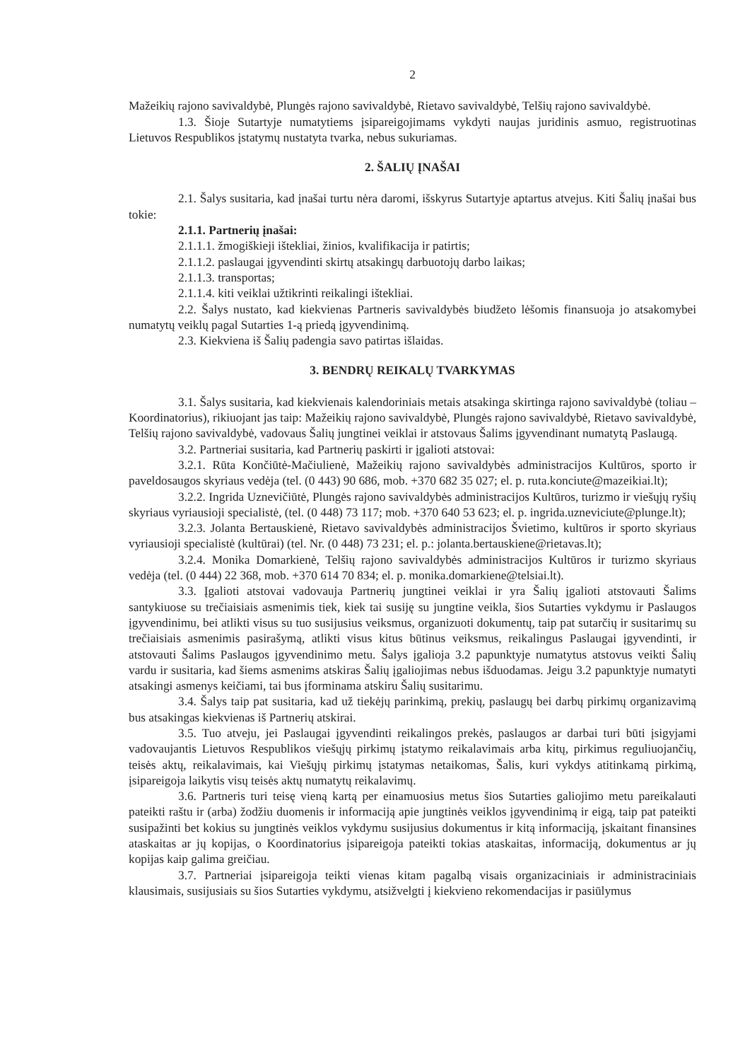2
Mažeikių rajono savivaldybė, Plungės rajono savivaldybė, Rietavo savivaldybė, Telšių rajono savivaldybė.
1.3. Šioje Sutartyje numatytiems įsipareigojimams vykdyti naujas juridinis asmuo, registruotinas Lietuvos Respublikos įstatymų nustatyta tvarka, nebus sukuriamas.
2. ŠALIŲ ĮNAŠAI
2.1. Šalys susitaria, kad įnašai turtu nėra daromi, išskyrus Sutartyje aptartus atvejus. Kiti Šalių įnašai bus tokie:
2.1.1. Partnerių įnašai:
2.1.1.1. žmogiškieji ištekliai, žinios, kvalifikacija ir patirtis;
2.1.1.2. paslaugai įgyvendinti skirtų atsakingų darbuotojų darbo laikas;
2.1.1.3. transportas;
2.1.1.4. kiti veiklai užtikrinti reikalingi ištekliai.
2.2. Šalys nustato, kad kiekvienas Partneris savivaldybės biudžeto lėšomis finansuoja jo atsakomybei numatytų veiklų pagal Sutarties 1-ą priedą įgyvendinimą.
2.3. Kiekviena iš Šalių padengia savo patirtas išlaidas.
3. BENDRŲ REIKALŲ TVARKYMAS
3.1. Šalys susitaria, kad kiekvienais kalendoriniais metais atsakinga skirtinga rajono savivaldybė (toliau – Koordinatorius), rikiuojant jas taip: Mažeikių rajono savivaldybė, Plungės rajono savivaldybė, Rietavo savivaldybė, Telšių rajono savivaldybė, vadovaus Šalių jungtinei veiklai ir atstovaus Šalims įgyvendinant numatytą Paslaugą.
3.2. Partneriai susitaria, kad Partnerių paskirti ir įgalioti atstovai:
3.2.1. Rūta Končiūtė-Mačiulienė, Mažeikių rajono savivaldybės administracijos Kultūros, sporto ir paveldosaugos skyriaus vedėja (tel. (0 443) 90 686, mob. +370 682 35 027; el. p. ruta.konciute@mazeikiai.lt);
3.2.2. Ingrida Uznevičiūtė, Plungės rajono savivaldybės administracijos Kultūros, turizmo ir viešųjų ryšių skyriaus vyriausioji specialistė, (tel. (0 448) 73 117; mob. +370 640 53 623; el. p. ingrida.uzneviciute@plunge.lt);
3.2.3. Jolanta Bertauskienė, Rietavo savivaldybės administracijos Švietimo, kultūros ir sporto skyriaus vyriausioji specialistė (kultūrai) (tel. Nr. (0 448) 73 231; el. p.: jolanta.bertauskiene@rietavas.lt);
3.2.4. Monika Domarkienė, Telšių rajono savivaldybės administracijos Kultūros ir turizmo skyriaus vedėja (tel. (0 444) 22 368, mob. +370 614 70 834; el. p. monika.domarkiene@telsiai.lt).
3.3. Įgalioti atstovai vadovauja Partnerių jungtinei veiklai ir yra Šalių įgalioti atstovauti Šalims santykiuose su trečiaisiais asmenimis tiek, kiek tai susiję su jungtine veikla, šios Sutarties vykdymu ir Paslaugos įgyvendinimu, bei atlikti visus su tuo susijusius veiksmus, organizuoti dokumentų, taip pat sutarčių ir susitarimų su trečiaisiais asmenimis pasirašymą, atlikti visus kitus būtinus veiksmus, reikalingus Paslaugai įgyvendinti, ir atstovauti Šalims Paslaugos įgyvendinimo metu. Šalys įgalioja 3.2 papunktyje numatytus atstovus veikti Šalių vardu ir susitaria, kad šiems asmenims atskiras Šalių įgaliojimas nebus išduodamas. Jeigu 3.2 papunktyje numatyti atsakingi asmenys keičiami, tai bus įforminama atskiru Šalių susitarimu.
3.4. Šalys taip pat susitaria, kad už tiekėjų parinkimą, prekių, paslaugų bei darbų pirkimų organizavimą bus atsakingas kiekvienas iš Partnerių atskirai.
3.5. Tuo atveju, jei Paslaugai įgyvendinti reikalingos prekės, paslaugos ar darbai turi būti įsigyjami vadovaujantis Lietuvos Respublikos viešųjų pirkimų įstatymo reikalavimais arba kitų, pirkimus reguliuojančių, teisės aktų, reikalavimais, kai Viešųjų pirkimų įstatymas netaikomas, Šalis, kuri vykdys atitinkamą pirkimą, įsipareigoja laikytis visų teisės aktų numatytų reikalavimų.
3.6. Partneris turi teisę vieną kartą per einamuosius metus šios Sutarties galiojimo metu pareikalauti pateikti raštu ir (arba) žodžiu duomenis ir informaciją apie jungtinės veiklos įgyvendinimą ir eigą, taip pat pateikti susipažinti bet kokius su jungtinės veiklos vykdymu susijusius dokumentus ir kitą informaciją, įskaitant finansines ataskaitas ar jų kopijas, o Koordinatorius įsipareigoja pateikti tokias ataskaitas, informaciją, dokumentus ar jų kopijas kaip galima greičiau.
3.7. Partneriai įsipareigoja teikti vienas kitam pagalbą visais organizaciniais ir administraciniais klausimais, susijusiais su šios Sutarties vykdymu, atsižvelgti į kiekvieno rekomendacijas ir pasiūlymus